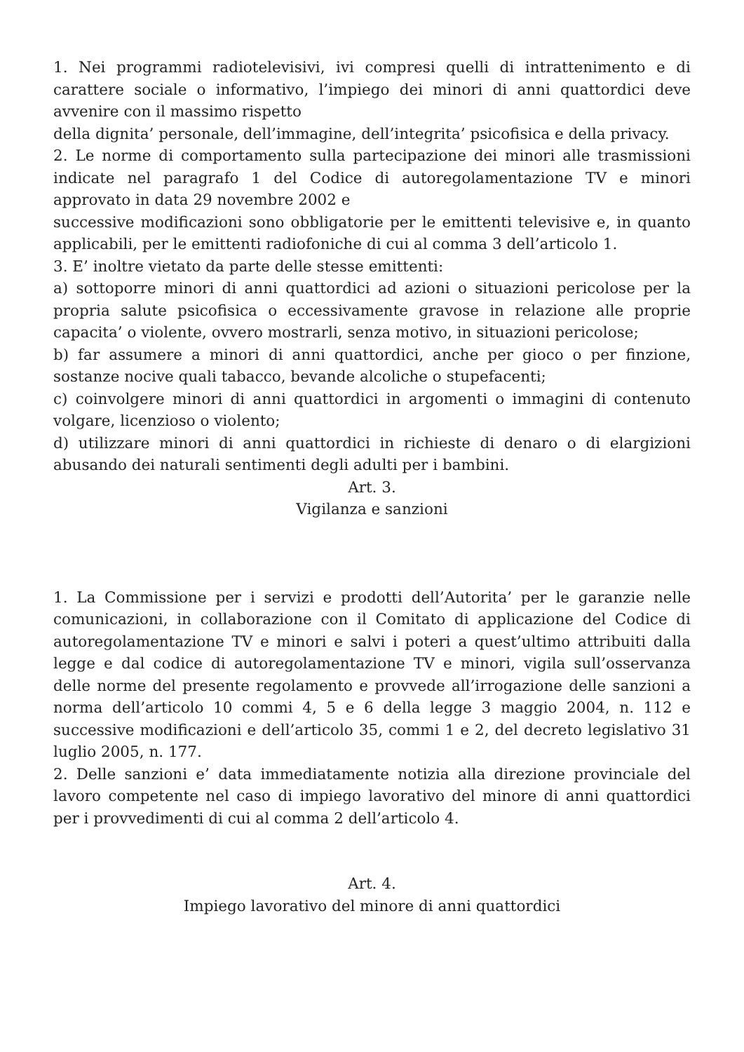1. Nei programmi radiotelevisivi, ivi compresi quelli di intrattenimento e di carattere sociale o informativo, l’impiego dei minori di anni quattordici deve avvenire con il massimo rispetto
della dignita’ personale, dell’immagine, dell’integrita’ psicofisica e della privacy.
2. Le norme di comportamento sulla partecipazione dei minori alle trasmissioni indicate nel paragrafo 1 del Codice di autoregolamentazione TV e minori approvato in data 29 novembre 2002 e
successive modificazioni sono obbligatorie per le emittenti televisive e, in quanto applicabili, per le emittenti radiofoniche di cui al comma 3 dell’articolo 1.
3. E’ inoltre vietato da parte delle stesse emittenti:
a) sottoporre minori di anni quattordici ad azioni o situazioni pericolose per la propria salute psicofisica o eccessivamente gravose in relazione alle proprie capacita’ o violente, ovvero mostrarli, senza motivo, in situazioni pericolose;
b) far assumere a minori di anni quattordici, anche per gioco o per finzione, sostanze nocive quali tabacco, bevande alcoliche o stupefacenti;
c) coinvolgere minori di anni quattordici in argomenti o immagini di contenuto volgare, licenzioso o violento;
d) utilizzare minori di anni quattordici in richieste di denaro o di elargizioni abusando dei naturali sentimenti degli adulti per i bambini.
Art. 3.
Vigilanza e sanzioni
1. La Commissione per i servizi e prodotti dell’Autorita’ per le garanzie nelle comunicazioni, in collaborazione con il Comitato di applicazione del Codice di autoregolamentazione TV e minori e salvi i poteri a quest’ultimo attribuiti dalla legge e dal codice di autoregolamentazione TV e minori, vigila sull’osservanza delle norme del presente regolamento e provvede all’irrogazione delle sanzioni a norma dell’articolo 10 commi 4, 5 e 6 della legge 3 maggio 2004, n. 112 e successive modificazioni e dell’articolo 35, commi 1 e 2, del decreto legislativo 31 luglio 2005, n. 177.
2. Delle sanzioni e’ data immediatamente notizia alla direzione provinciale del lavoro competente nel caso di impiego lavorativo del minore di anni quattordici per i provvedimenti di cui al comma 2 dell’articolo 4.
Art. 4.
Impiego lavorativo del minore di anni quattordici